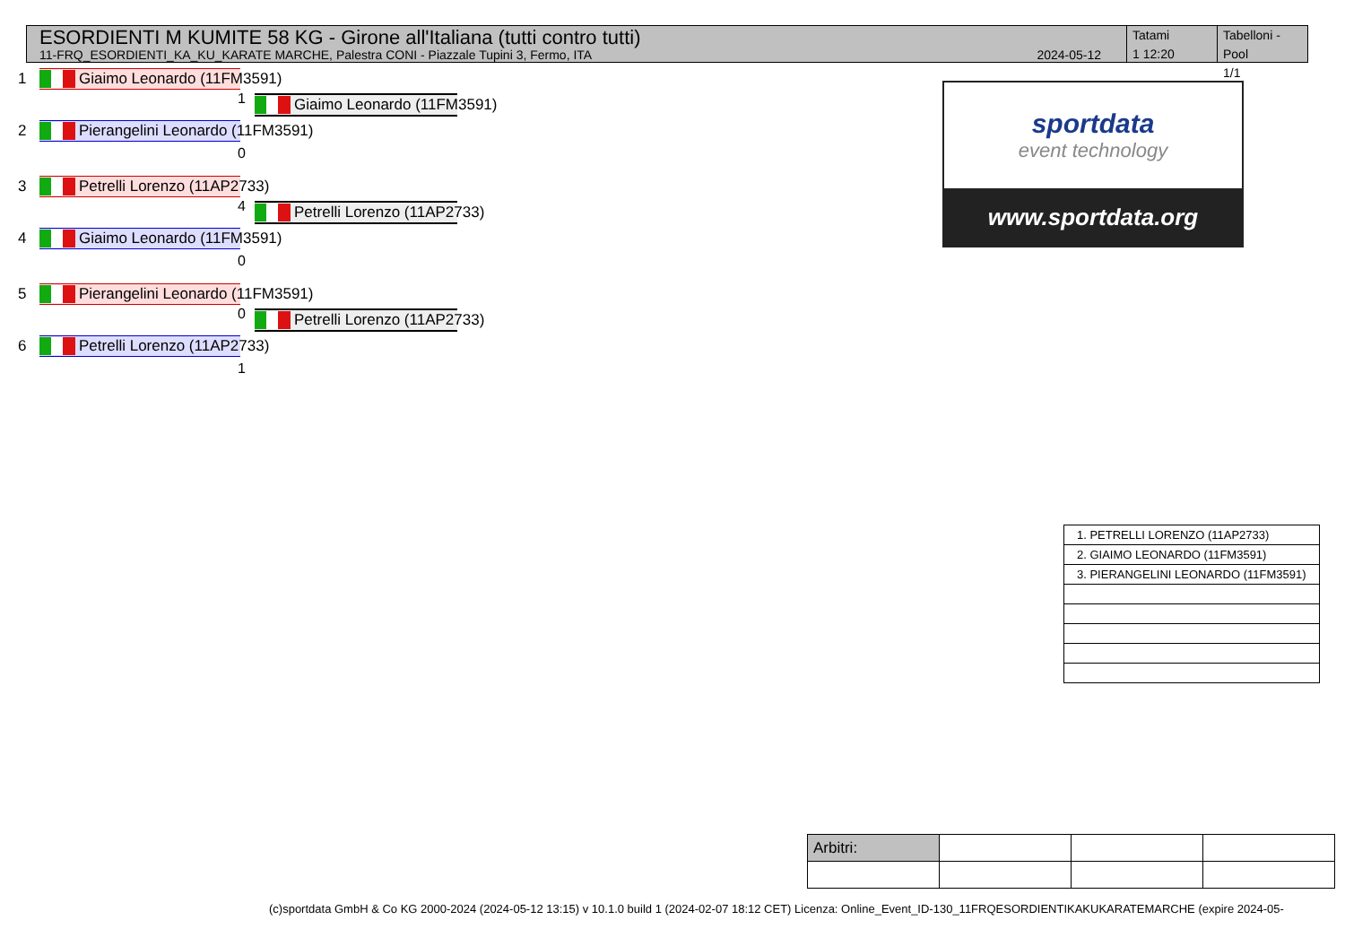ESORDIENTI M KUMITE 58 KG - Girone all'Italiana (tutti contro tutti)
11-FRQ_ESORDIENTI_KA_KU_KARATE MARCHE, Palestra CONI - Piazzale Tupini 3, Fermo, ITA
2024-05-12
Tatami
1 12:20
Tabelloni - Pool
1/1
1
Giaimo Leonardo (11FM3591)
1 Giaimo Leonardo (11FM3591)
2
Pierangelini Leonardo (11FM3591)
0
3
Petrelli Lorenzo (11AP2733)
4 Petrelli Lorenzo (11AP2733)
4
Giaimo Leonardo (11FM3591)
0
5
Pierangelini Leonardo (11FM3591)
0 Petrelli Lorenzo (11AP2733)
6
Petrelli Lorenzo (11AP2733)
1
sportdata
event technology
www.sportdata.org
| 1. PETRELLI LORENZO (11AP2733) |
| 2. GIAIMO LEONARDO (11FM3591) |
| 3. PIERANGELINI LEONARDO (11FM3591) |
| Arbitri: | | | |
(c)sportdata GmbH & Co KG 2000-2024 (2024-05-12 13:15) v 10.1.0 build 1 (2024-02-07 18:12 CET) Licenza: Online_Event_ID-130_11FRQESORDIENTIKAKUKARATEMARCHE (expire 2024-05-